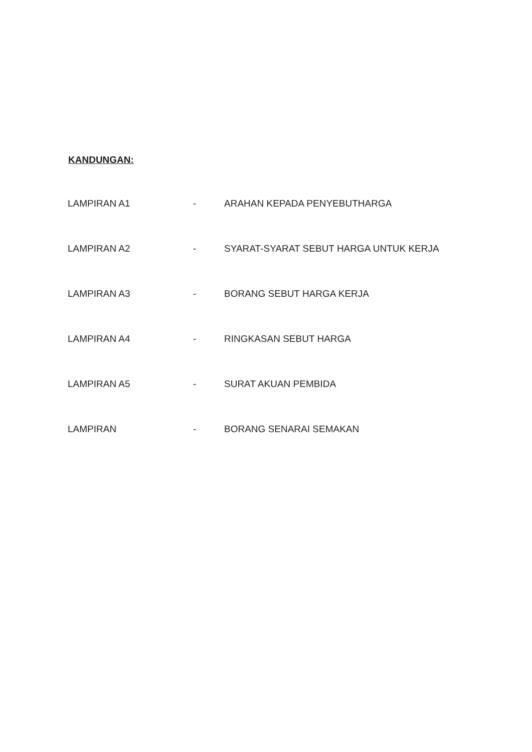KANDUNGAN:
LAMPIRAN A1 - ARAHAN KEPADA PENYEBUTHARGA
LAMPIRAN A2 - SYARAT-SYARAT SEBUT HARGA UNTUK KERJA
LAMPIRAN A3 - BORANG SEBUT HARGA KERJA
LAMPIRAN A4 - RINGKASAN SEBUT HARGA
LAMPIRAN A5 - SURAT AKUAN PEMBIDA
LAMPIRAN - BORANG SENARAI SEMAKAN